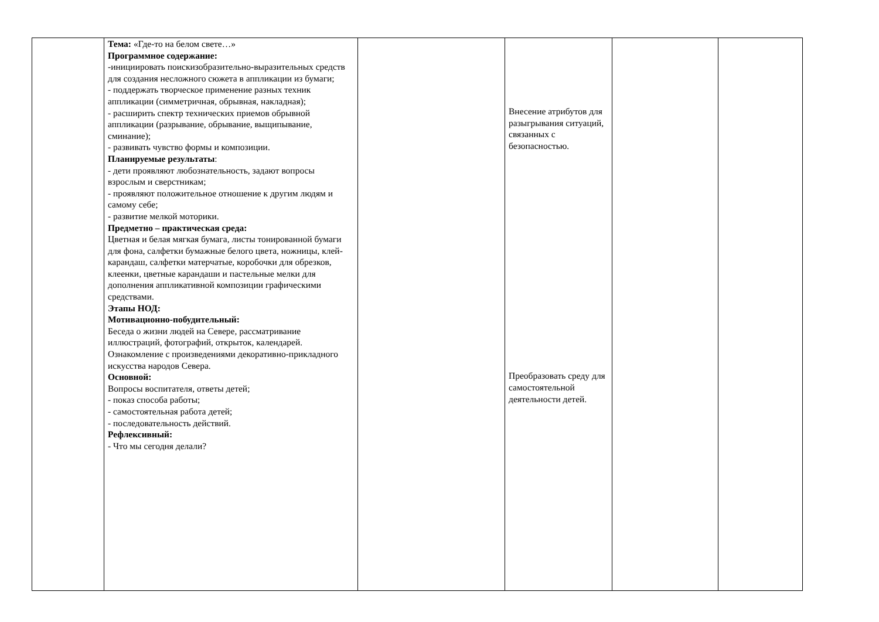| | Тема: «Где-то на белом свете…» Программное содержание: -инициировать поискизобразительно-выразительных средств для создания несложного сюжета в аппликации из бумаги; - поддержать творческое применение разных техник аппликации (симметричная, обрывная, накладная); - расширить спектр технических приемов обрывной аппликации (разрывание, обрывание, выщипывание, сминание); - развивать чувство формы и композиции. Планируемые результаты : - дети проявляют любознательность, задают вопросы взрослым и сверстникам; - проявляют положительное отношение к другим людям и самому себе; - развитие мелкой моторики. Предметно – практическая среда: Цветная и белая мягкая бумага, листы тонированной бумаги для фона, салфетки бумажные белого цвета, ножницы, клей-карандаш, салфетки матерчатые, коробочки для обрезков, клеенки, цветные карандаши и пастельные мелки для дополнения аппликативной композиции графическими средствами. Этапы НОД: Мотивационно-побудительный: Беседа о жизни людей на Севере, рассматривание иллюстраций, фотографий, открыток, календарей. Ознакомление с произведениями декоративно-прикладного искусства народов Севера. Основной: Вопросы воспитателя, ответы детей; - показ способа работы; - самостоятельная работа детей; - последовательность действий. Рефлексивный: - Что мы сегодня делали? | | Внесение атрибутов для разыгрывания ситуаций, связанных с безопасностью. Преобразовать среду для самостоятельной деятельности детей. | | |